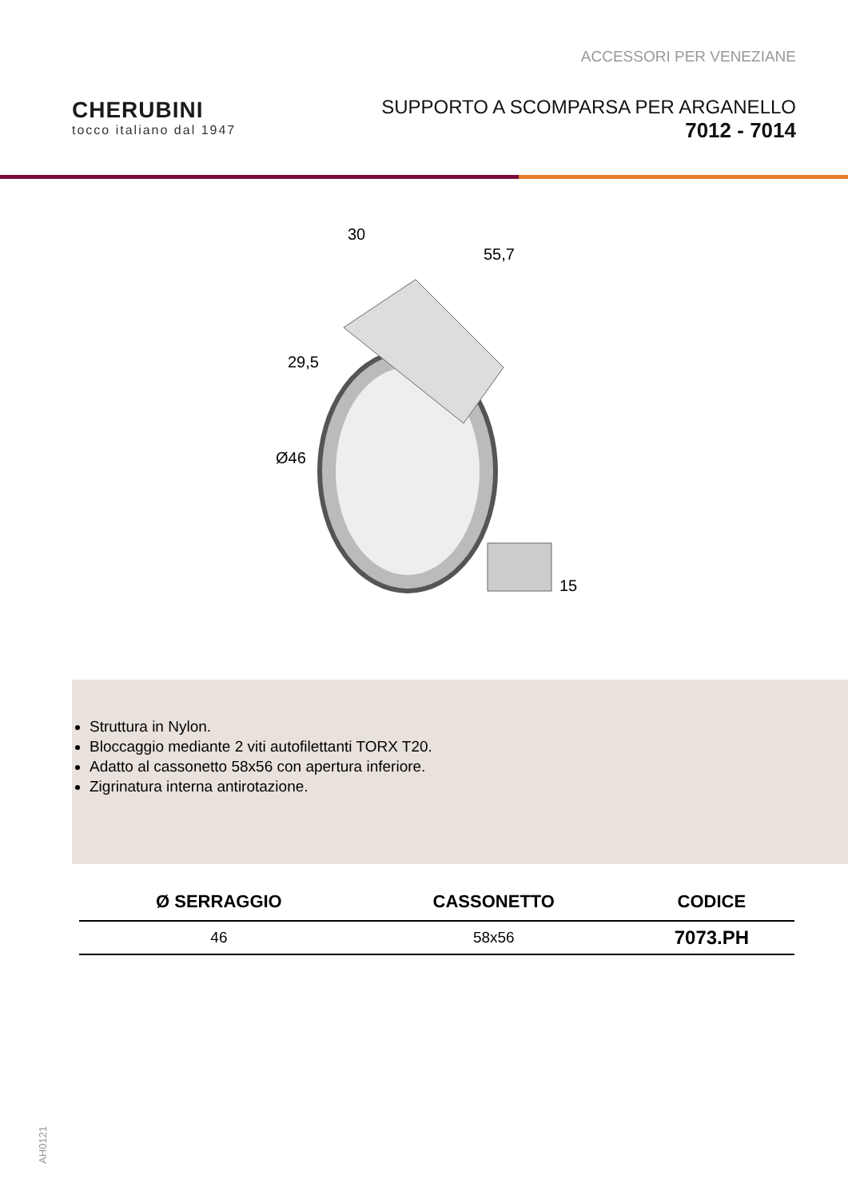ACCESSORI PER VENEZIANE
CHERUBINI
tocco italiano dal 1947
SUPPORTO A SCOMPARSA PER ARGANELLO
7012 - 7014
30
55,7
29,5
Ø46
15
Struttura in Nylon.
Bloccaggio mediante 2 viti autofilettanti TORX T20.
Adatto al cassonetto 58x56 con apertura inferiore.
Zigrinatura interna antirotazione.
| Ø SERRAGGIO | CASSONETTO | CODICE |
| --- | --- | --- |
| 46 | 58x56 | 7073.PH |
AH0121